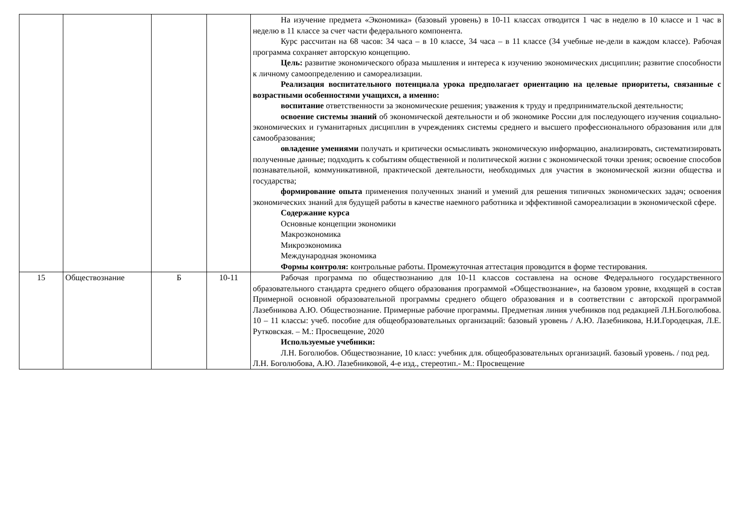| | | | | На изучение предмета «Экономика» (базовый уровень) в 10-11 классах отводится 1 час в неделю в 10 классе и 1 час в неделю в 11 классе за счет части федерального компонента. Курс рассчитан на 68 часов: 34 часа – в 10 классе, 34 часа – в 11 классе (34 учебные не-дели в каждом классе). Рабочая программа сохраняет авторскую концепцию. Цель: развитие экономического образа мышления и интереса к изучению экономических дисциплин; развитие способности к личному самоопределению и самореализации. Реализация воспитательного потенциала урока предполагает ориентацию на целевые приоритеты, связанные с возрастными особенностями учащихся, а именно: воспитание ответственности за экономические решения; уважения к труду и предпринимательской деятельности; освоение системы знаний об экономической деятельности и об экономике России для последующего изучения социально-экономических и гуманитарных дисциплин в учреждениях системы среднего и высшего профессионального образования или для самообразования; овладение умениями получать и критически осмысливать экономическую информацию, анализировать, систематизировать полученные данные; подходить к событиям общественной и политической жизни с экономической точки зрения; освоение способов познавательной, коммуникативной, практической деятельности, необходимых для участия в экономической жизни общества и государства; формирование опыта применения полученных знаний и умений для решения типичных экономических задач; освоения экономических знаний для будущей работы в качестве наемного работника и эффективной самореализации в экономической сфере. Содержание курса Основные концепции экономики Макроэкономика Микроэкономика Международная экономика Формы контроля: контрольные работы. Промежуточная аттестация проводится в форме тестирования. |
| 15 | Обществознание | Б | 10-11 | Рабочая программа по обществознанию для 10-11 классов составлена на основе Федерального государственного образовательного стандарта среднего общего образования программой «Обществознание», на базовом уровне, входящей в состав Примерной основной образовательной программы среднего общего образования и в соответствии с авторской программой Лазебникова А.Ю. Обществознание. Примерные рабочие программы. Предметная линия учебников под редакцией Л.Н.Боголюбова. 10 – 11 классы: учеб. пособие для общеобразовательных организаций: базовый уровень / А.Ю. Лазебникова, Н.И.Городецкая, Л.Е. Рутковская. – М.: Просвещение, 2020 Используемые учебники: Л.Н. Боголюбов. Обществознание, 10 класс: учебник для. общеобразовательных организаций. базовый уровень. / под ред. Л.Н. Боголюбова, А.Ю. Лазебниковой, 4-е изд., стереотип.- М.: Просвещение |